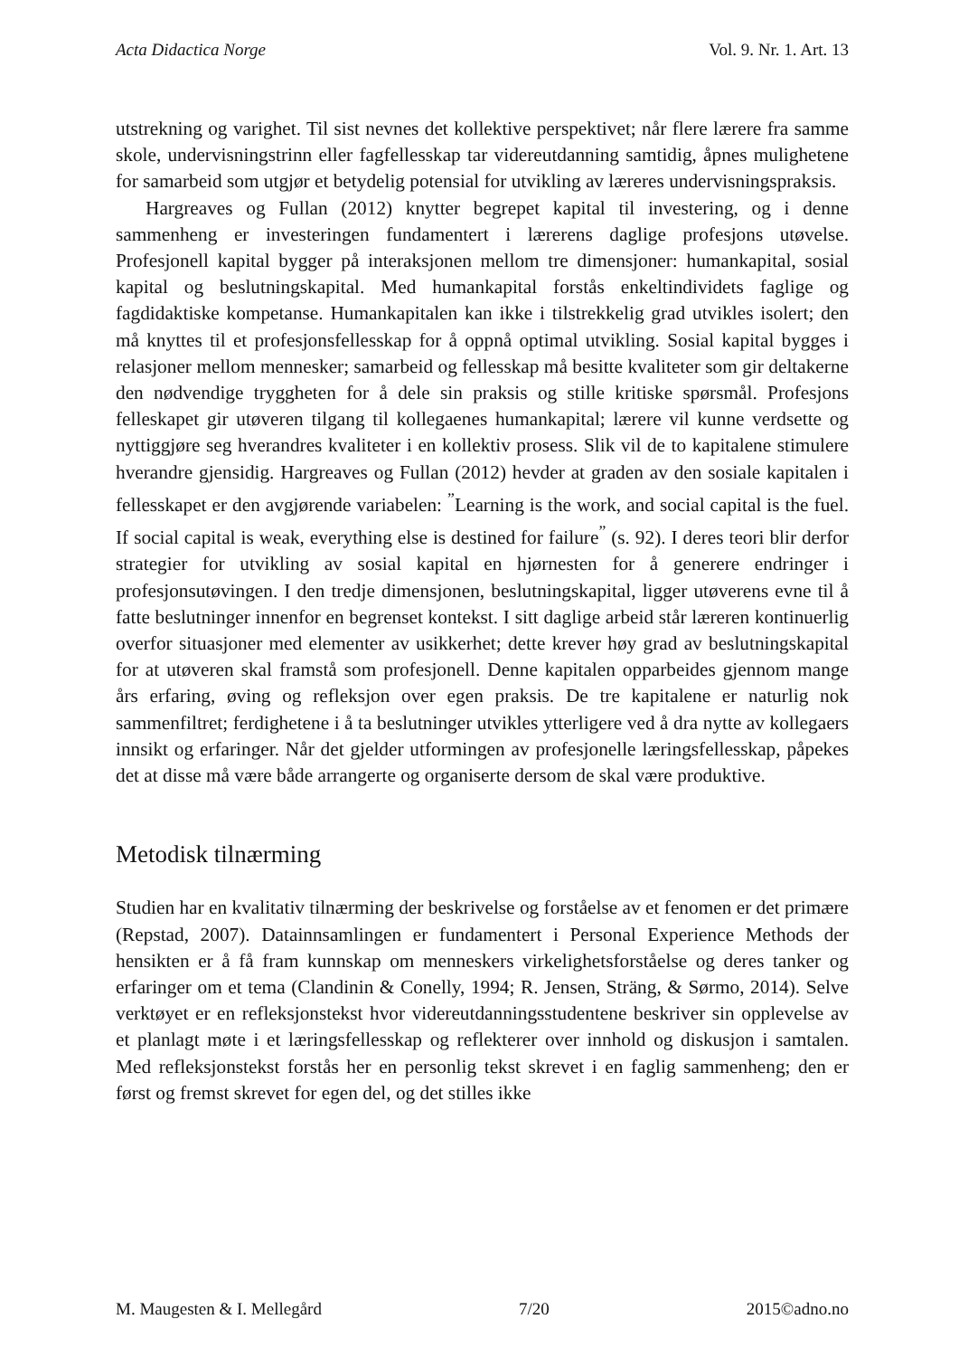Acta Didactica Norge Vol. 9. Nr. 1. Art. 13
utstrekning og varighet. Til sist nevnes det kollektive perspektivet; når flere lærere fra samme skole, undervisningstrinn eller fagfellesskap tar videreutdanning samtidig, åpnes mulighetene for samarbeid som utgjør et betydelig potensial for utvikling av læreres undervisningspraksis.
Hargreaves og Fullan (2012) knytter begrepet kapital til investering, og i denne sammenheng er investeringen fundamentert i lærerens daglige profesjons utøvelse. Profesjonell kapital bygger på interaksjonen mellom tre dimensjoner: humankapital, sosial kapital og beslutningskapital. Med humankapital forstås enkeltindividets faglige og fagdidaktiske kompetanse. Humankapitalen kan ikke i tilstrekkelig grad utvikles isolert; den må knyttes til et profesjonsfellesskap for å oppnå optimal utvikling. Sosial kapital bygges i relasjoner mellom mennesker; samarbeid og fellesskap må besitte kvaliteter som gir deltakerne den nødvendige tryggheten for å dele sin praksis og stille kritiske spørsmål. Profesjons felleskapet gir utøveren tilgang til kollegaenes humankapital; lærere vil kunne verdsette og nyttiggjøre seg hverandres kvaliteter i en kollektiv prosess. Slik vil de to kapitalene stimulere hverandre gjensidig. Hargreaves og Fullan (2012) hevder at graden av den sosiale kapitalen i fellesskapet er den avgjørende variabelen: <sup>”</sup>Learning is the work, and social capital is the fuel. If social capital is weak, everything else is destined for failure<sup>”</sup> (s. 92). I deres teori blir derfor strategier for utvikling av sosial kapital en hjørnesten for å generere endringer i profesjonsutøvingen. I den tredje dimensjonen, beslutningskapital, ligger utøverens evne til å fatte beslutninger innenfor en begrenset kontekst. I sitt daglige arbeid står læreren kontinuerlig overfor situasjoner med elementer av usikkerhet; dette krever høy grad av beslutningskapital for at utøveren skal framstå som profesjonell. Denne kapitalen opparbeides gjennom mange års erfaring, øving og refleksjon over egen praksis. De tre kapitalene er naturlig nok sammenfiltret; ferdighetene i å ta beslutninger utvikles ytterligere ved å dra nytte av kollegaers innsikt og erfaringer. Når det gjelder utformingen av profesjonelle læringsfellesskap, påpekes det at disse må være både arrangerte og organiserte dersom de skal være produktive.
Metodisk tilnærming
Studien har en kvalitativ tilnærming der beskrivelse og forståelse av et fenomen er det primære (Repstad, 2007). Datainnsamlingen er fundamentert i Personal Experience Methods der hensikten er å få fram kunnskap om menneskers virkelighetsforståelse og deres tanker og erfaringer om et tema (Clandinin & Conelly, 1994; R. Jensen, Sträng, & Sørmo, 2014). Selve verktøyet er en refleksjonstekst hvor videreutdanningsstudentene beskriver sin opplevelse av et planlagt møte i et læringsfellesskap og reflekterer over innhold og diskusjon i samtalen. Med refleksjonstekst forstås her en personlig tekst skrevet i en faglig sammenheng; den er først og fremst skrevet for egen del, og det stilles ikke
M. Maugesten & I. Mellegård 7/20 2015©adno.no